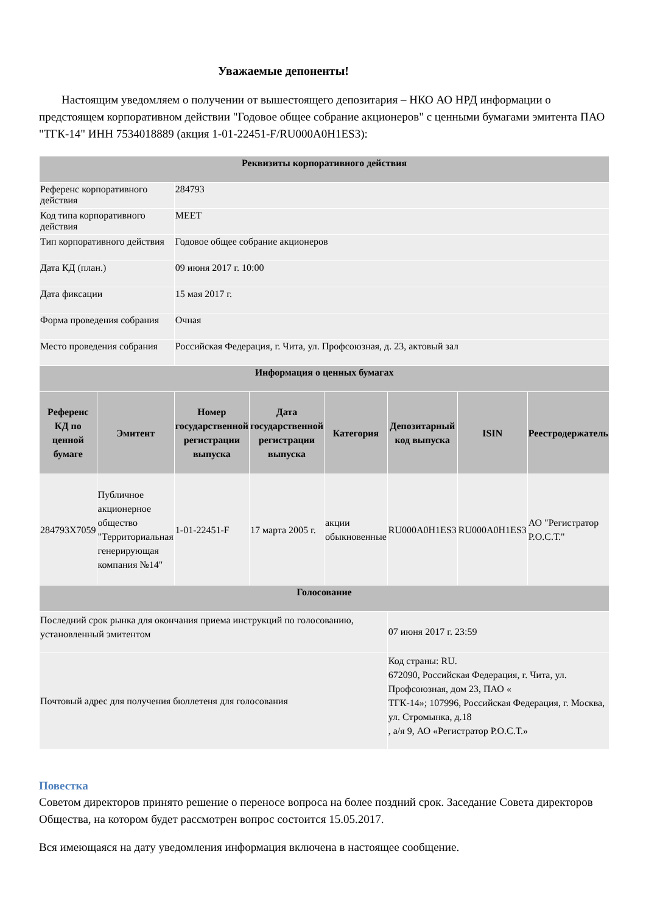Уважаемые депоненты!
Настоящим уведомляем о получении от вышестоящего депозитария – НКО АО НРД информации о предстоящем корпоративном действии "Годовое общее собрание акционеров" с ценными бумагами эмитента ПАО "ТГК-14" ИНН 7534018889 (акция 1-01-22451-F/RU000A0H1ES3):
| Реквизиты корпоративного действия | | | | | | | |
| --- | --- | --- | --- | --- | --- | --- | --- |
| Референс корпоративного действия | | 284793 | | | | | |
| Код типа корпоративного действия | | MEET | | | | | |
| Тип корпоративного действия | | Годовое общее собрание акционеров | | | | | |
| Дата КД (план.) | | 09 июня 2017 г. 10:00 | | | | | |
| Дата фиксации | | 15 мая 2017 г. | | | | | |
| Форма проведения собрания | | Очная | | | | | |
| Место проведения собрания | | Российская Федерация, г. Чита, ул. Профсоюзная, д. 23, актовый зал | | | | | |
| Информация о ценных бумагах | | | | | | | |
| Референс КД по ценной бумаге | Эмитент | Номер государственной регистрации выпуска | Дата государственной регистрации выпуска | Категория | Депозитарный код выпуска | ISIN | Реестродержатель |
| 284793X7059 | Публичное акционерное общество "Территориальная генерирующая компания №14" | 1-01-22451-F | 17 марта 2005 г. | акции обыкновенные | RU000A0H1ES3 | RU000A0H1ES3 | АО "Регистратор Р.О.С.Т." |
| Голосование | | | | | | | |
| Последний срок рынка для окончания приема инструкций по голосованию, установленный эмитентом | | | | | 07 июня 2017 г. 23:59 | | |
| Почтовый адрес для получения бюллетеня для голосования | | | | | Код страны: RU. 672090, Российская Федерация, г. Чита, ул. Профсоюзная, дом 23, ПАО « ТГК-14»; 107996, Российская Федерация, г. Москва, ул. Стромынка, д.18 , а/я 9, АО «Регистратор Р.О.С.Т.» | | |
Повестка
Советом директоров принято решение о переносе вопроса на более поздний срок. Заседание Совета директоров Общества, на котором будет рассмотрен вопрос состоится 15.05.2017.
Вся имеющаяся на дату уведомления информация включена в настоящее сообщение.